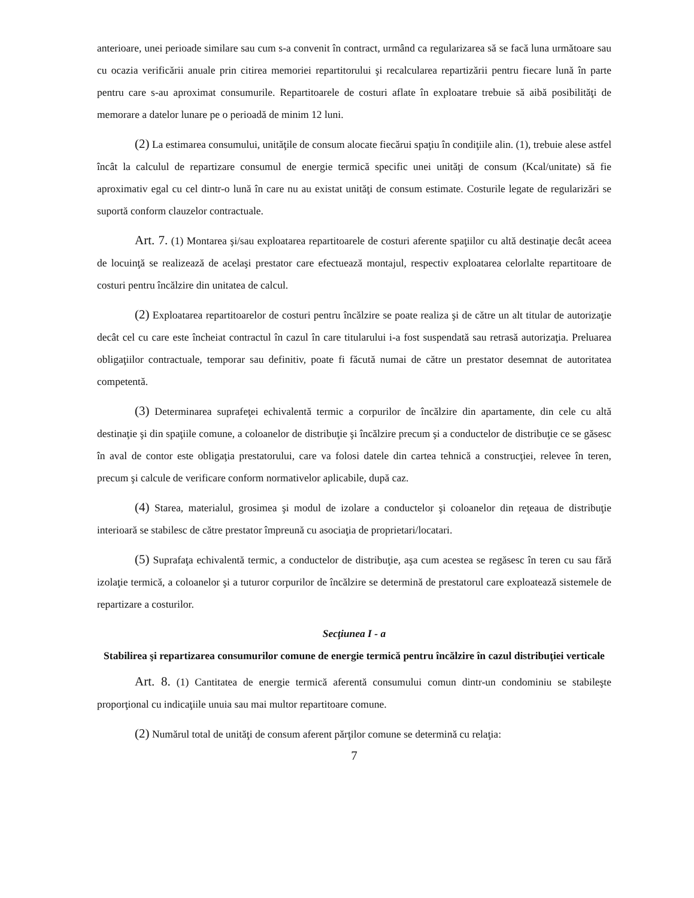anterioare, unei perioade similare sau cum s-a convenit în contract, urmând ca regularizarea să se facă luna următoare sau cu ocazia verificării anuale prin citirea memoriei repartitorului şi recalcularea repartizării pentru fiecare lună în parte pentru care s-au aproximat consumurile. Repartitoarele de costuri aflate în exploatare trebuie să aibă posibilităţi de memorare a datelor lunare pe o perioadă de minim 12 luni.
(2) La estimarea consumului, unităţile de consum alocate fiecărui spaţiu în condiţiile alin. (1), trebuie alese astfel încât la calculul de repartizare consumul de energie termică specific unei unităţi de consum (Kcal/unitate) să fie aproximativ egal cu cel dintr-o lună în care nu au existat unităţi de consum estimate. Costurile legate de regularizări se suportă conform clauzelor contractuale.
Art. 7. (1) Montarea şi/sau exploatarea repartitoarele de costuri aferente spaţiilor cu altă destinaţie decât aceea de locuinţă se realizează de acelaşi prestator care efectuează montajul, respectiv exploatarea celorlalte repartitoare de costuri pentru încălzire din unitatea de calcul.
(2) Exploatarea repartitoarelor de costuri pentru încălzire se poate realiza şi de către un alt titular de autorizaţie decât cel cu care este încheiat contractul în cazul în care titularului i-a fost suspendată sau retrasă autorizaţia. Preluarea obligaţiilor contractuale, temporar sau definitiv, poate fi făcută numai de către un prestator desemnat de autoritatea competentă.
(3) Determinarea suprafeţei echivalentă termic a corpurilor de încălzire din apartamente, din cele cu altă destinaţie şi din spaţiile comune, a coloanelor de distribuţie şi încălzire precum şi a conductelor de distribuţie ce se găsesc în aval de contor este obligaţia prestatorului, care va folosi datele din cartea tehnică a construcţiei, relevee în teren, precum şi calcule de verificare conform normativelor aplicabile, după caz.
(4) Starea, materialul, grosimea şi modul de izolare a conductelor şi coloanelor din reţeaua de distribuţie interioară se stabilesc de către prestator împreună cu asociaţia de proprietari/locatari.
(5) Suprafaţa echivalentă termic, a conductelor de distribuţie, aşa cum acestea se regăsesc în teren cu sau fără izolaţie termică, a coloanelor şi a tuturor corpurilor de încălzire se determină de prestatorul care exploatează sistemele de repartizare a costurilor.
Secţiunea I - a
Stabilirea şi repartizarea consumurilor comune de energie termică pentru încălzire în cazul distribuţiei verticale
Art. 8. (1) Cantitatea de energie termică aferentă consumului comun dintr-un condominiu se stabileşte proporţional cu indicaţiile unuia sau mai multor repartitoare comune.
(2) Numărul total de unităţi de consum aferent părţilor comune se determină cu relaţia:
7